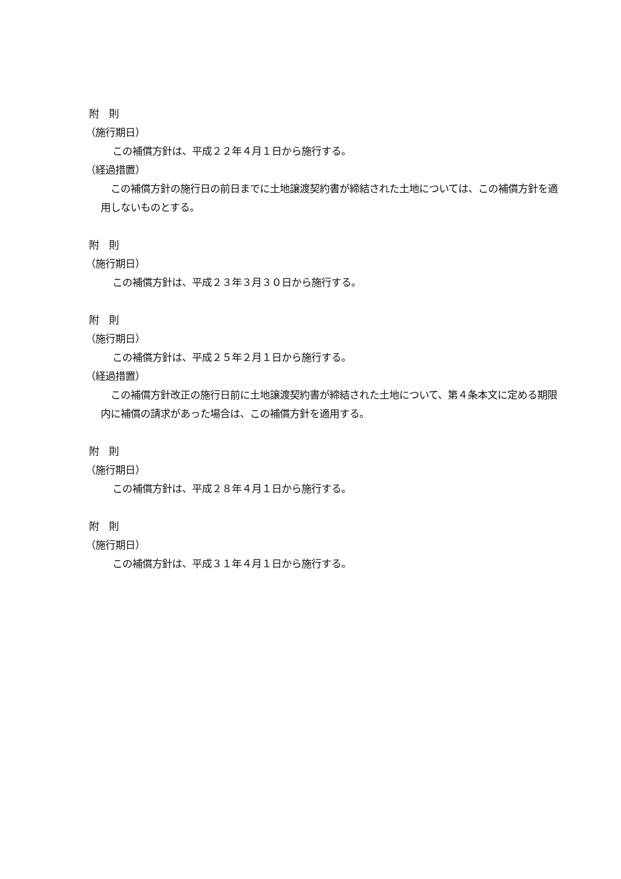附　則
（施行期日）
この補償方針は、平成２２年４月１日から施行する。
（経過措置）
　この補償方針の施行日の前日までに土地譲渡契約書が締結された土地については、この補償方針を適用しないものとする。
附　則
（施行期日）
この補償方針は、平成２３年３月３０日から施行する。
附　則
（施行期日）
この補償方針は、平成２５年２月１日から施行する。
（経過措置）
　この補償方針改正の施行日前に土地譲渡契約書が締結された土地について、第４条本文に定める期限内に補償の請求があった場合は、この補償方針を適用する。
附　則
（施行期日）
この補償方針は、平成２８年４月１日から施行する。
附　則
（施行期日）
この補償方針は、平成３１年４月１日から施行する。